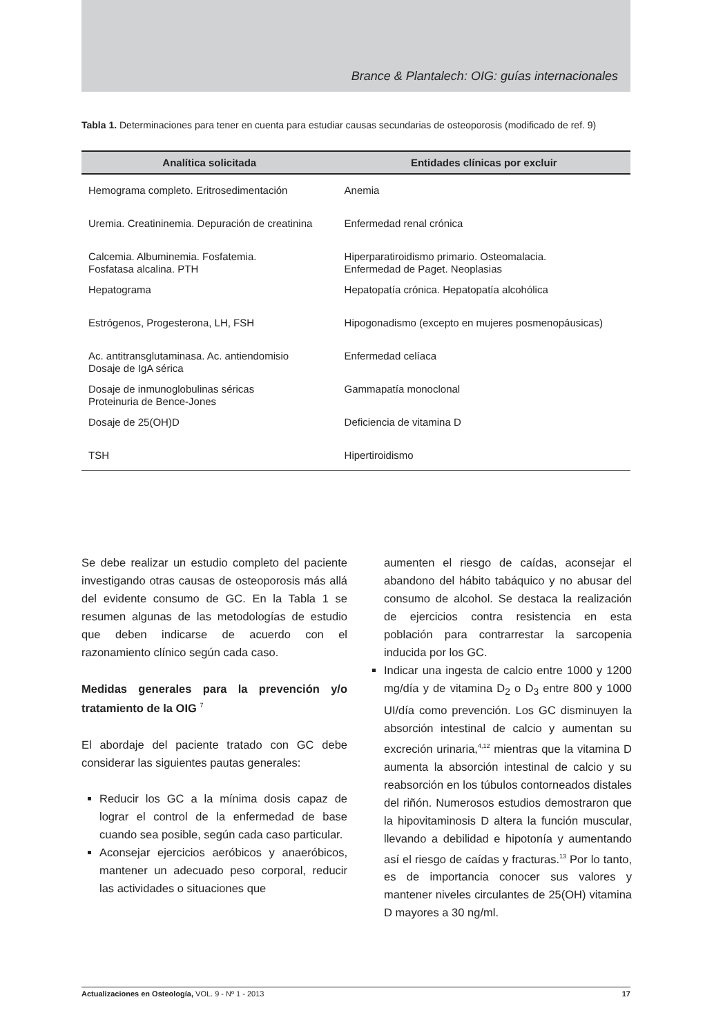Brance & Plantalech: OIG: guías internacionales
Tabla 1. Determinaciones para tener en cuenta para estudiar causas secundarias de osteoporosis (modificado de ref. 9)
| Analítica solicitada | Entidades clínicas por excluir |
| --- | --- |
| Hemograma completo. Eritrosedimentación | Anemia |
| Uremia. Creatininemia. Depuración de creatinina | Enfermedad renal crónica |
| Calcemia. Albuminemia. Fosfatemia. Fosfatasa alcalina. PTH | Hiperparatiroidismo primario. Osteomalacia. Enfermedad de Paget. Neoplasias |
| Hepatograma | Hepatopatía crónica. Hepatopatía alcohólica |
| Estrógenos, Progesterona, LH, FSH | Hipogonadismo (excepto en mujeres posmenopáusicas) |
| Ac. antitransglutaminasa. Ac. antiendomisio Dosaje de IgA sérica | Enfermedad celíaca |
| Dosaje de inmunoglobulinas séricas Proteinuria de Bence-Jones | Gammapatía monoclonal |
| Dosaje de 25(OH)D | Deficiencia de vitamina D |
| TSH | Hipertiroidismo |
Se debe realizar un estudio completo del paciente investigando otras causas de osteoporosis más allá del evidente consumo de GC. En la Tabla 1 se resumen algunas de las metodologías de estudio que deben indicarse de acuerdo con el razonamiento clínico según cada caso.
Medidas generales para la prevención y/o tratamiento de la OIG <sup>7</sup>
El abordaje del paciente tratado con GC debe considerar las siguientes pautas generales:
Reducir los GC a la mínima dosis capaz de lograr el control de la enfermedad de base cuando sea posible, según cada caso particular.
Aconsejar ejercicios aeróbicos y anaeróbicos, mantener un adecuado peso corporal, reducir las actividades o situaciones que
aumenten el riesgo de caídas, aconsejar el abandono del hábito tabáquico y no abusar del consumo de alcohol. Se destaca la realización de ejercicios contra resistencia en esta población para contrarrestar la sarcopenia inducida por los GC.
Indicar una ingesta de calcio entre 1000 y 1200 mg/día y de vitamina D<sub>2</sub> o D<sub>3</sub> entre 800 y 1000 UI/día como prevención. Los GC disminuyen la absorción intestinal de calcio y aumentan su excreción urinaria,<sup>4,12</sup> mientras que la vitamina D aumenta la absorción intestinal de calcio y su reabsorción en los túbulos contorneados distales del riñón. Numerosos estudios demostraron que la hipovitaminosis D altera la función muscular, llevando a debilidad e hipotonía y aumentando así el riesgo de caídas y fracturas.<sup>13</sup> Por lo tanto, es de importancia conocer sus valores y mantener niveles circulantes de 25(OH) vitamina D mayores a 30 ng/ml.
Actualizaciones en Osteología, VOL. 9 - Nº 1 - 2013 17